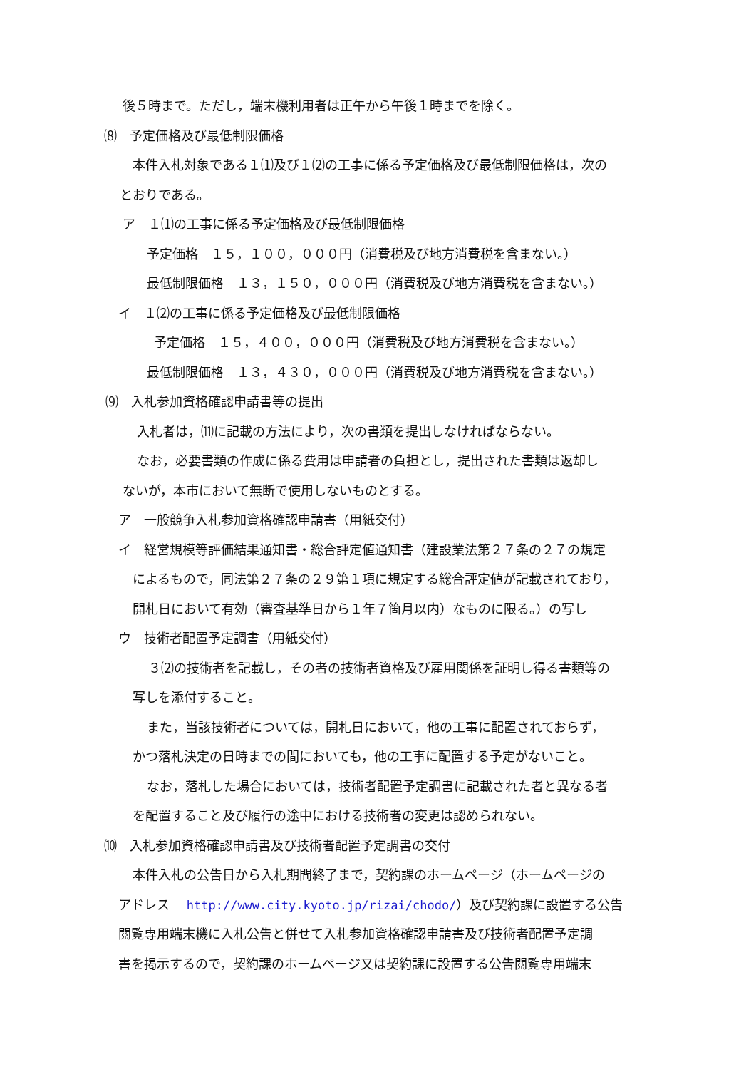後５時まで。ただし，端末機利用者は正午から午後１時までを除く。
⑻　予定価格及び最低制限価格
本件入札対象である１⑴及び１⑵の工事に係る予定価格及び最低制限価格は，次の
とおりである。
ア　１⑴の工事に係る予定価格及び最低制限価格
予定価格　１５，１００，０００円（消費税及び地方消費税を含まない。）
最低制限価格　１３，１５０，０００円（消費税及び地方消費税を含まない。）
イ　１⑵の工事に係る予定価格及び最低制限価格
予定価格　１５，４００，０００円（消費税及び地方消費税を含まない。）
最低制限価格　１３，４３０，０００円（消費税及び地方消費税を含まない。）
⑼　入札参加資格確認申請書等の提出
入札者は，⑾に記載の方法により，次の書類を提出しなければならない。
なお，必要書類の作成に係る費用は申請者の負担とし，提出された書類は返却し
ないが，本市において無断で使用しないものとする。
ア　一般競争入札参加資格確認申請書（用紙交付）
イ　経営規模等評価結果通知書・総合評定値通知書（建設業法第２７条の２７の規定
によるもので，同法第２７条の２９第１項に規定する総合評定値が記載されており，
開札日において有効（審査基準日から１年７箇月以内）なものに限る。）の写し
ウ　技術者配置予定調書（用紙交付）
３⑵の技術者を記載し，その者の技術者資格及び雇用関係を証明し得る書類等の
写しを添付すること。
また，当該技術者については，開札日において，他の工事に配置されておらず，
かつ落札決定の日時までの間においても，他の工事に配置する予定がないこと。
なお，落札した場合においては，技術者配置予定調書に記載された者と異なる者
を配置すること及び履行の途中における技術者の変更は認められない。
⑽　入札参加資格確認申請書及び技術者配置予定調書の交付
本件入札の公告日から入札期間終了まで，契約課のホームページ（ホームページの
アドレス　 http://www.city.kyoto.jp/rizai/chodo/）及び契約課に設置する公告
閲覧専用端末機に入札公告と併せて入札参加資格確認申請書及び技術者配置予定調
書を掲示するので，契約課のホームページ又は契約課に設置する公告閲覧専用端末